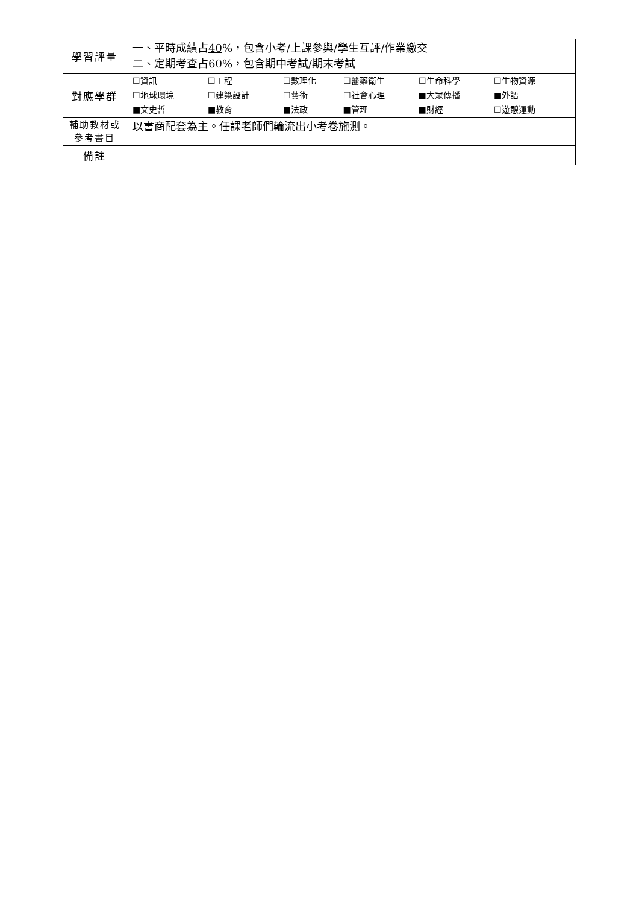| 學習評量 | 一、平時成績占 40 %，包含小考/上課參與/學生互評/作業繳交 二、定期考查占60%，包含期中考試/期末考試 |
| 對應學群 | / ☐資訊 / ☐工程 / ☐數理化 / ☐醫藥衛生 / ☐生命科學 / ☐生物資源 / / ☐地球環境 / ☐建築設計 / ☐藝術 / ☐社會心理 / ■大眾傳播 / ■外語 / / ■文史哲 / ■教育 / ■法政 / ■管理 / ■財經 / ☐遊憩運動 / |
| 輔助教材或 參考書目 | 以書商配套為主。任課老師們輪流出小考卷施測。 |
| 備註 | |